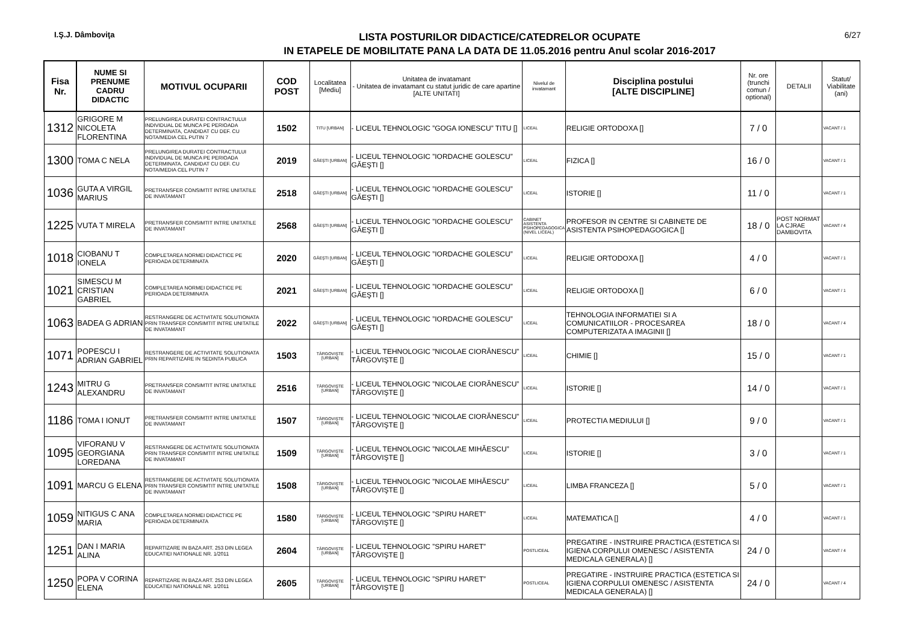I.Ş.J. Dâmboviţa
LISTA POSTURILOR DIDACTICE/CATEDRELOR OCUPATE
IN ETAPELE DE MOBILITATE PANA LA DATA DE 11.05.2016 pentru Anul scolar 2016-2017
6/27
| Fisa Nr. | NUME SI PRENUME CADRU DIDACTIC | MOTIVUL OCUPARII | COD POST | Localitatea [Mediu] | Unitatea de invatamant - Unitatea de invatamant cu statut juridic de care apartine [ALTE UNITATI] | Nivelul de invatamant | Disciplina postului [ALTE DISCIPLINE] | Nr. ore (trunchi comun / optional) | DETALII | Statut/ Viabilitate (ani) |
| --- | --- | --- | --- | --- | --- | --- | --- | --- | --- | --- |
| 1312 | GRIGORE M NICOLETA FLORENTINA | PRELUNGIREA DURATEI CONTRACTULUI INDIVIDUAL DE MUNCA PE PERIOADA DETERMINATA, CANDIDAT CU DEF. CU NOTA/MEDIA CEL PUTIN 7 | 1502 | TITU [URBAN] | - LICEUL TEHNOLOGIC ”GOGA IONESCU” TITU [] | LICEAL | RELIGIE ORTODOXA [] | 7 / 0 | | VACANT / 1 |
| 1300 | TOMA C NELA | PRELUNGIREA DURATEI CONTRACTULUI INDIVIDUAL DE MUNCA PE PERIOADA DETERMINATA, CANDIDAT CU DEF. CU NOTA/MEDIA CEL PUTIN 7 | 2019 | GĂEŞTI [URBAN] | - LICEUL TEHNOLOGIC ”IORDACHE GOLESCU” GĂEŞTI [] | LICEAL | FIZICA [] | 16 / 0 | | VACANT / 1 |
| 1036 | GUTA A VIRGIL MARIUS | PRETRANSFER CONSIMTIT INTRE UNITATILE DE INVATAMANT | 2518 | GĂEŞTI [URBAN] | - LICEUL TEHNOLOGIC ”IORDACHE GOLESCU” GĂEŞTI [] | LICEAL | ISTORIE [] | 11 / 0 | | VACANT / 1 |
| 1225 | VUTA T MIRELA | PRETRANSFER CONSIMTIT INTRE UNITATILE DE INVATAMANT | 2568 | GĂEŞTI [URBAN] | - LICEUL TEHNOLOGIC ”IORDACHE GOLESCU” GĂEŞTI [] | CABINET ASISTENTA PSIHOPEDAGOGICA (NIVEL LICEAL) | PROFESOR IN CENTRE SI CABINETE DE ASISTENTA PSIHOPEDAGOGICA [] | 18 / 0 | POST NORMAT LA CJRAE DAMBOVITA | VACANT / 4 |
| 1018 | CIOBANU T IONELA | COMPLETAREA NORMEI DIDACTICE PE PERIOADA DETERMINATA | 2020 | GĂEŞTI [URBAN] | - LICEUL TEHNOLOGIC ”IORDACHE GOLESCU” GĂEŞTI [] | LICEAL | RELIGIE ORTODOXA [] | 4 / 0 | | VACANT / 1 |
| 1021 | SIMESCU M CRISTIAN GABRIEL | COMPLETAREA NORMEI DIDACTICE PE PERIOADA DETERMINATA | 2021 | GĂEŞTI [URBAN] | - LICEUL TEHNOLOGIC ”IORDACHE GOLESCU” GĂEŞTI [] | LICEAL | RELIGIE ORTODOXA [] | 6 / 0 | | VACANT / 1 |
| 1063 | BADEA G ADRIAN | RESTRANGERE DE ACTIVITATE SOLUTIONATA PRIN TRANSFER CONSIMTIT INTRE UNITATILE DE INVATAMANT | 2022 | GĂEŞTI [URBAN] | - LICEUL TEHNOLOGIC ”IORDACHE GOLESCU” GĂEŞTI [] | LICEAL | TEHNOLOGIA INFORMATIEI SI A COMUNICATIILOR - PROCESAREA COMPUTERIZATA A IMAGINII [] | 18 / 0 | | VACANT / 4 |
| 1071 | POPESCU I ADRIAN GABRIEL | RESTRANGERE DE ACTIVITATE SOLUTIONATA PRIN REPARTIZARE IN SEDINTA PUBLICA | 1503 | TÂRGOVIŞTE [URBAN] | - LICEUL TEHNOLOGIC ”NICOLAE CIORĂNESCU” TÂRGOVIŞTE [] | LICEAL | CHIMIE [] | 15 / 0 | | VACANT / 1 |
| 1243 | MITRU G ALEXANDRU | PRETRANSFER CONSIMTIT INTRE UNITATILE DE INVATAMANT | 2516 | TÂRGOVIŞTE [URBAN] | - LICEUL TEHNOLOGIC ”NICOLAE CIORĂNESCU” TÂRGOVIŞTE [] | LICEAL | ISTORIE [] | 14 / 0 | | VACANT / 1 |
| 1186 | TOMA I IONUT | PRETRANSFER CONSIMTIT INTRE UNITATILE DE INVATAMANT | 1507 | TÂRGOVIŞTE [URBAN] | - LICEUL TEHNOLOGIC ”NICOLAE CIORĂNESCU” TÂRGOVIŞTE [] | LICEAL | PROTECTIA MEDIULUI [] | 9 / 0 | | VACANT / 1 |
| 1095 | VIFORANU V GEORGIANA LOREDANA | RESTRANGERE DE ACTIVITATE SOLUTIONATA PRIN TRANSFER CONSIMTIT INTRE UNITATILE DE INVATAMANT | 1509 | TÂRGOVIŞTE [URBAN] | - LICEUL TEHNOLOGIC ”NICOLAE MIHĂESCU” TÂRGOVIŞTE [] | LICEAL | ISTORIE [] | 3 / 0 | | VACANT / 1 |
| 1091 | MARCU G ELENA | RESTRANGERE DE ACTIVITATE SOLUTIONATA PRIN TRANSFER CONSIMTIT INTRE UNITATILE DE INVATAMANT | 1508 | TÂRGOVIŞTE [URBAN] | - LICEUL TEHNOLOGIC ”NICOLAE MIHĂESCU” TÂRGOVIŞTE [] | LICEAL | LIMBA FRANCEZA [] | 5 / 0 | | VACANT / 1 |
| 1059 | NITIGUS C ANA MARIA | COMPLETAREA NORMEI DIDACTICE PE PERIOADA DETERMINATA | 1580 | TÂRGOVIŞTE [URBAN] | - LICEUL TEHNOLOGIC ”SPIRU HARET” TÂRGOVIŞTE [] | LICEAL | MATEMATICA [] | 4 / 0 | | VACANT / 1 |
| 1251 | DAN I MARIA ALINA | REPARTIZARE IN BAZA ART. 253 DIN LEGEA EDUCATIEI NATIONALE NR. 1/2011 | 2604 | TÂRGOVIŞTE [URBAN] | - LICEUL TEHNOLOGIC ”SPIRU HARET” TÂRGOVIŞTE [] | POSTLICEAL | PREGATIRE - INSTRUIRE PRACTICA (ESTETICA SI IGIENA CORPULUI OMENESC / ASISTENTA MEDICALA GENERALA) [] | 24 / 0 | | VACANT / 4 |
| 1250 | POPA V CORINA ELENA | REPARTIZARE IN BAZA ART. 253 DIN LEGEA EDUCATIEI NATIONALE NR. 1/2011 | 2605 | TÂRGOVIŞTE [URBAN] | - LICEUL TEHNOLOGIC ”SPIRU HARET” TÂRGOVIŞTE [] | POSTLICEAL | PREGATIRE - INSTRUIRE PRACTICA (ESTETICA SI IGIENA CORPULUI OMENESC / ASISTENTA MEDICALA GENERALA) [] | 24 / 0 | | VACANT / 4 |